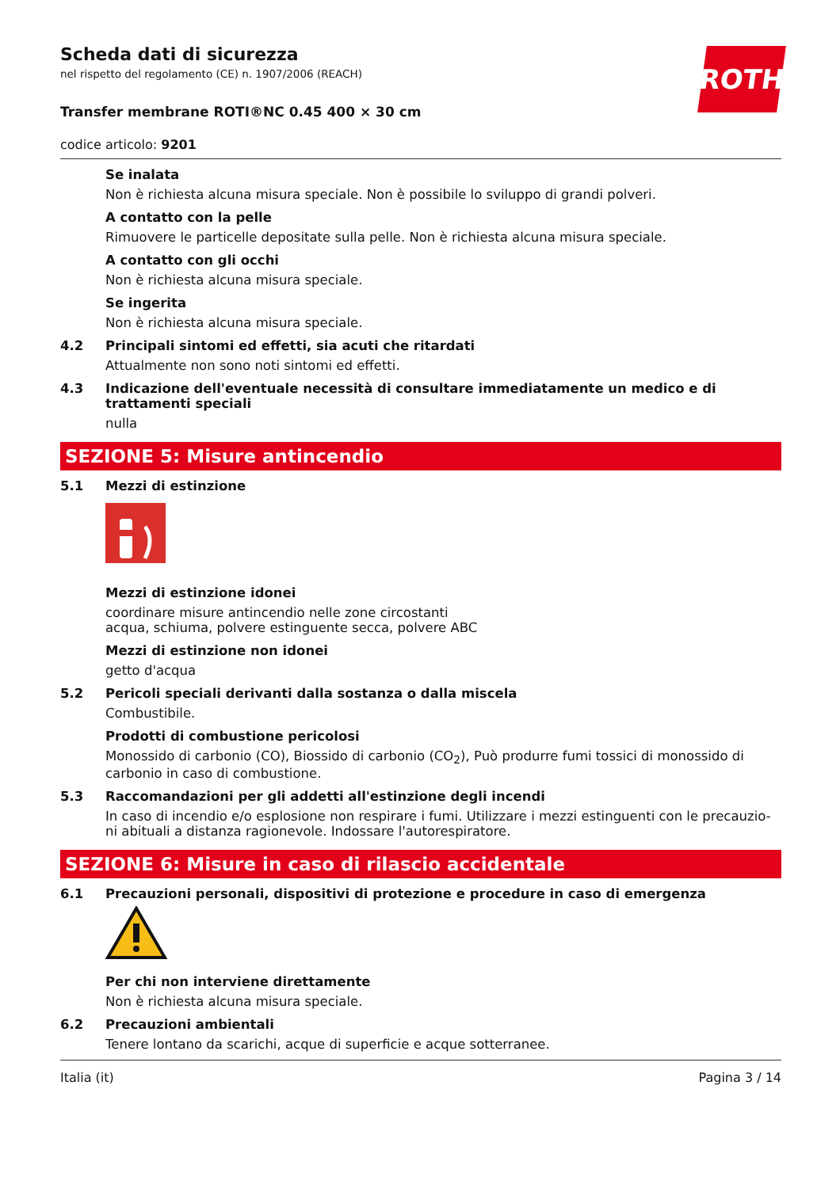ROTH
Scheda dati di sicurezza
nel rispetto del regolamento (CE) n. 1907/2006 (REACH)
Transfer membrane ROTI®NC 0.45 400 × 30 cm
codice articolo: 9201
Se inalata
Non è richiesta alcuna misura speciale. Non è possibile lo sviluppo di grandi polveri.
A contatto con la pelle
Rimuovere le particelle depositate sulla pelle. Non è richiesta alcuna misura speciale.
A contatto con gli occhi
Non è richiesta alcuna misura speciale.
Se ingerita
Non è richiesta alcuna misura speciale.
4.2 Principali sintomi ed effetti, sia acuti che ritardati
Attualmente non sono noti sintomi ed effetti.
4.3 Indicazione dell'eventuale necessità di consultare immediatamente un medico e di trattamenti speciali
nulla
SEZIONE 5: Misure antincendio
5.1 Mezzi di estinzione
Mezzi di estinzione idonei
coordinare misure antincendio nelle zone circostanti
acqua, schiuma, polvere estinguente secca, polvere ABC
Mezzi di estinzione non idonei
getto d'acqua
5.2 Pericoli speciali derivanti dalla sostanza o dalla miscela
Combustibile.
Prodotti di combustione pericolosi
Monossido di carbonio (CO), Biossido di carbonio (CO<sub>2</sub>), Può produrre fumi tossici di monossido di carbonio in caso di combustione.
5.3 Raccomandazioni per gli addetti all'estinzione degli incendi
In caso di incendio e/o esplosione non respirare i fumi. Utilizzare i mezzi estinguenti con le precauzio-ni abituali a distanza ragionevole. Indossare l'autorespiratore.
SEZIONE 6: Misure in caso di rilascio accidentale
6.1 Precauzioni personali, dispositivi di protezione e procedure in caso di emergenza
Per chi non interviene direttamente
Non è richiesta alcuna misura speciale.
6.2 Precauzioni ambientali
Tenere lontano da scarichi, acque di superficie e acque sotterranee.
Italia (it) Pagina 3 / 14